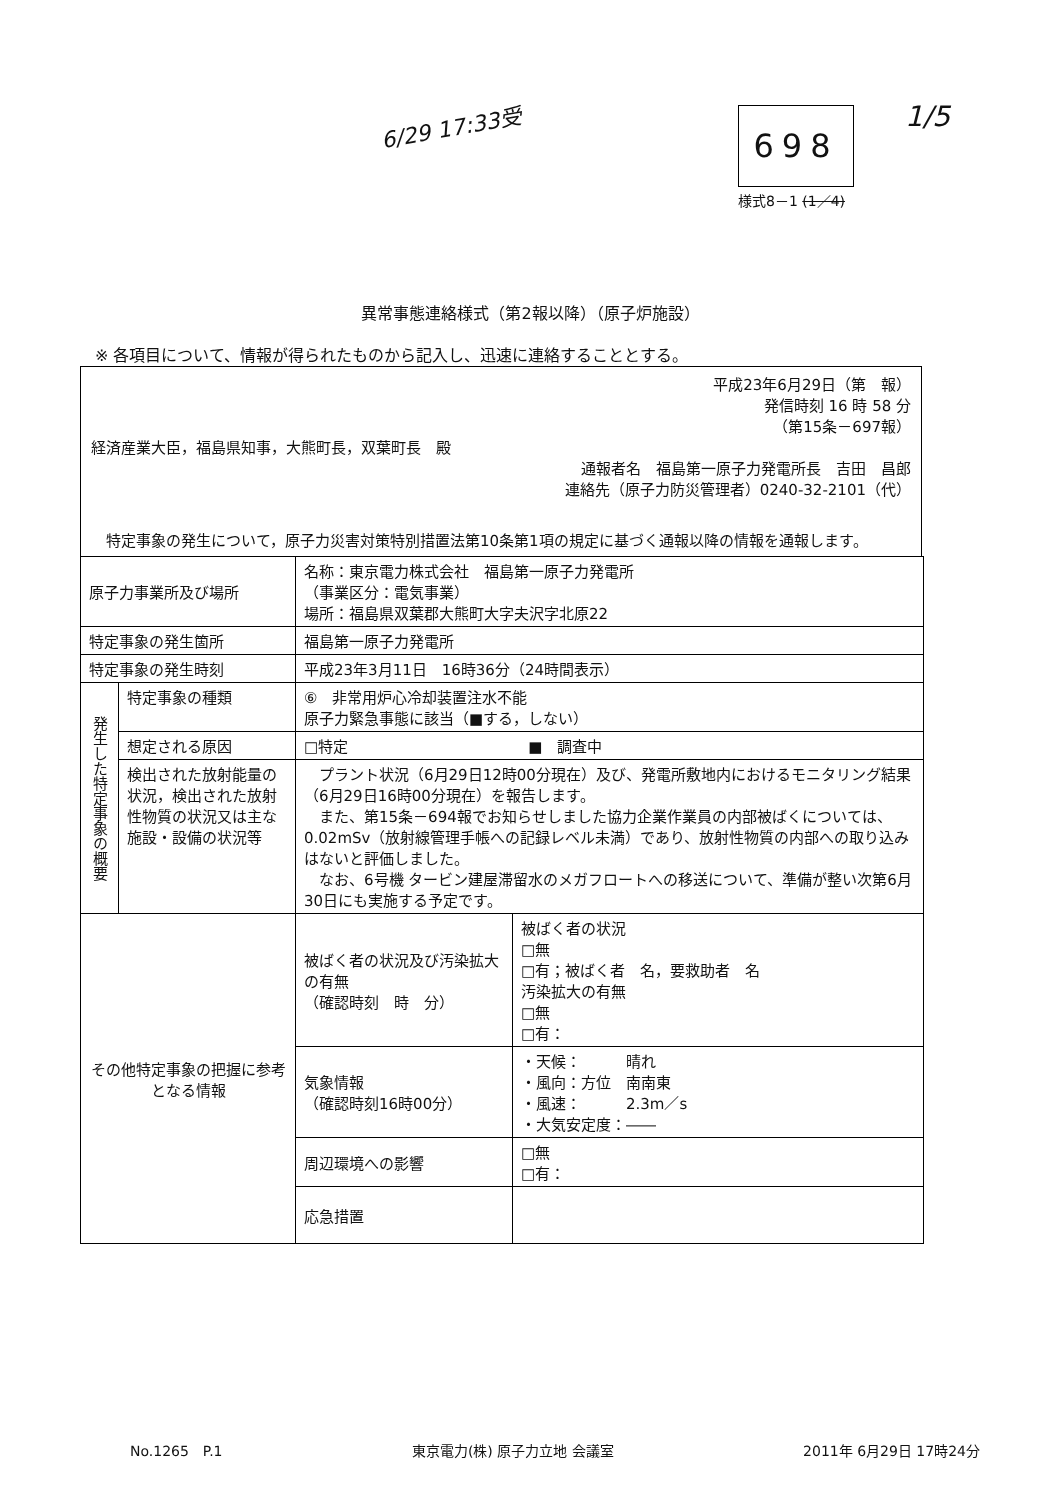6/29 17:33受 698 1/5
様式8－1 (1／4)
異常事態連絡様式（第2報以降）（原子炉施設）
※ 各項目について、情報が得られたものから記入し、迅速に連絡することとする。
平成23年6月29日（第　報）
発信時刻 16 時 58 分
（第15条－697報）
経済産業大臣，福島県知事，大熊町長，双葉町長　殿
通報者名　福島第一原子力発電所長　吉田　昌郎
連絡先（原子力防災管理者）0240-32-2101（代）
　特定事象の発生について，原子力災害対策特別措置法第10条第1項の規定に基づく通報以降の情報を通報します。
| 原子力事業所及び場所 | | 名称：東京電力株式会社 福島第一原子力発電所 （事業区分：電気事業） 場所：福島県双葉郡大熊町大字夫沢字北原22 | |
| 特定事象の発生箇所 | | 福島第一原子力発電所 | |
| 特定事象の発生時刻 | | 平成23年3月11日 16時36分（24時間表示） | |
| 発生した特定事象の概要 | 特定事象の種類 | ⑥ 非常用炉心冷却装置注水不能 原子力緊急事態に該当（■する，しない） | |
| | 想定される原因 | □特定 ■ 調査中 | |
| | 検出された放射能量の状況，検出された放射性物質の状況又は主な施設・設備の状況等 | プラント状況（6月29日12時00分現在）及び、発電所敷地内におけるモニタリング結果（6月29日16時00分現在）を報告します。 また、第15条－694報でお知らせしました協力企業作業員の内部被ばくについては、0.02mSv（放射線管理手帳への記録レベル未満）であり、放射性物質の内部への取り込みはないと評価しました。 なお、6号機 タービン建屋滞留水のメガフロートへの移送について、準備が整い次第6月30日にも実施する予定です。 | |
| その他特定事象の把握に参考となる情報 | | 被ばく者の状況及び汚染拡大の有無 （確認時刻 時 分） | 被ばく者の状況 □無 □有；被ばく者 名，要救助者 名 汚染拡大の有無 □無 □有： |
| | | 気象情報 （確認時刻16時00分） | ・天候： 晴れ ・風向：方位 南南東 ・風速： 2.3m／s ・大気安定度：―― |
| | | 周辺環境への影響 | □無 □有： |
| | | 応急措置 | |
No.1265　P.1 東京電力(株) 原子力立地 会議室 2011年 6月29日 17時24分